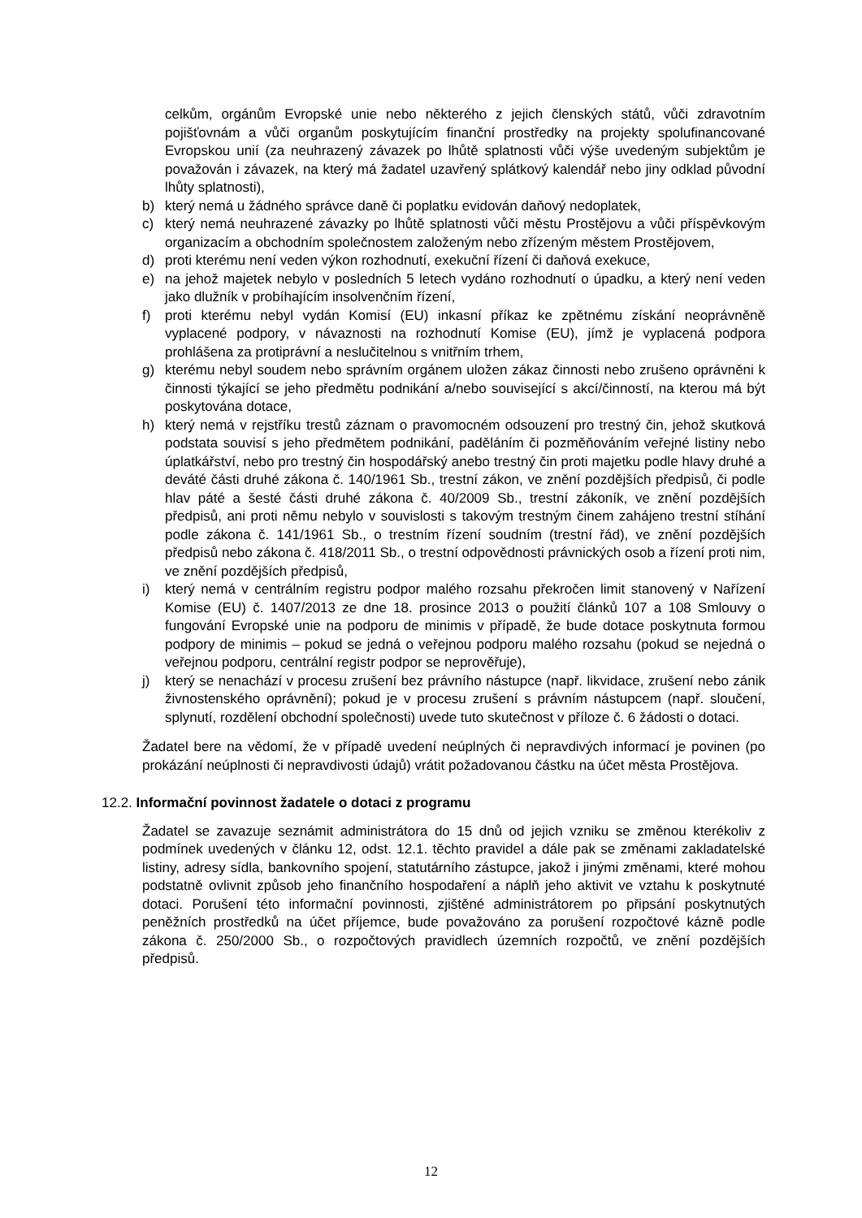celkům, orgánům Evropské unie nebo některého z jejich členských států, vůči zdravotním pojišťovnám a vůči organům poskytujícím finanční prostředky na projekty spolufinancované Evropskou unií (za neuhrazený závazek po lhůtě splatnosti vůči výše uvedeným subjektům je považován i závazek, na který má žadatel uzavřený splátkový kalendář nebo jiny odklad původní lhůty splatnosti),
b) který nemá u žádného správce daně či poplatku evidován daňový nedoplatek,
c) který nemá neuhrazené závazky po lhůtě splatnosti vůči městu Prostějovu a vůči příspěvkovým organizacím a obchodním společnostem založeným nebo zřízeným městem Prostějovem,
d) proti kterému není veden výkon rozhodnutí, exekuční řízení či daňová exekuce,
e) na jehož majetek nebylo v posledních 5 letech vydáno rozhodnutí o úpadku, a který není veden jako dlužník v probíhajícím insolvenčním řízení,
f) proti kterému nebyl vydán Komisí (EU) inkasní příkaz ke zpětnému získání neoprávněně vyplacené podpory, v návaznosti na rozhodnutí Komise (EU), jímž je vyplacená podpora prohlášena za protiprávní a neslučitelnou s vnitřním trhem,
g) kterému nebyl soudem nebo správním orgánem uložen zákaz činnosti nebo zrušeno oprávněni k činnosti týkající se jeho předmětu podnikání a/nebo související s akcí/činností, na kterou má být poskytována dotace,
h) který nemá v rejstříku trestů záznam o pravomocném odsouzení pro trestný čin, jehož skutková podstata souvisí s jeho předmětem podnikání, paděláním či pozměňováním veřejné listiny nebo úplatkářství, nebo pro trestný čin hospodářský anebo trestný čin proti majetku podle hlavy druhé a deváté části druhé zákona č. 140/1961 Sb., trestní zákon, ve znění pozdějších předpisů, či podle hlav páté a šesté části druhé zákona č. 40/2009 Sb., trestní zákoník, ve znění pozdějších předpisů, ani proti němu nebylo v souvislosti s takovým trestným činem zahájeno trestní stíhání podle zákona č. 141/1961 Sb., o trestním řízení soudním (trestní řád), ve znění pozdějších předpisů nebo zákona č. 418/2011 Sb., o trestní odpovědnosti právnických osob a řízení proti nim, ve znění pozdějších předpisů,
i) který nemá v centrálním registru podpor malého rozsahu překročen limit stanovený v Nařízení Komise (EU) č. 1407/2013 ze dne 18. prosince 2013 o použití článků 107 a 108 Smlouvy o fungování Evropské unie na podporu de minimis v případě, že bude dotace poskytnuta formou podpory de minimis – pokud se jedná o veřejnou podporu malého rozsahu (pokud se nejedná o veřejnou podporu, centrální registr podpor se neprověřuje),
j) který se nenachází v procesu zrušení bez právního nástupce (např. likvidace, zrušení nebo zánik živnostenského oprávnění); pokud je v procesu zrušení s právním nástupcem (např. sloučení, splynutí, rozdělení obchodní společnosti) uvede tuto skutečnost v příloze č. 6 žádosti o dotaci.
Žadatel bere na vědomí, že v případě uvedení neúplných či nepravdivých informací je povinen (po prokázání neúplnosti či nepravdivosti údajů) vrátit požadovanou částku na účet města Prostějova.
12.2. Informační povinnost žadatele o dotaci z programu
Žadatel se zavazuje seznámit administrátora do 15 dnů od jejich vzniku se změnou kterékoliv z podmínek uvedených v článku 12, odst. 12.1. těchto pravidel a dále pak se změnami zakladatelské listiny, adresy sídla, bankovního spojení, statutárního zástupce, jakož i jinými změnami, které mohou podstatně ovlivnit způsob jeho finančního hospodaření a náplň jeho aktivit ve vztahu k poskytnuté dotaci. Porušení této informační povinnosti, zjištěné administrátorem po připsání poskytnutých peněžních prostředků na účet příjemce, bude považováno za porušení rozpočtové kázně podle zákona č. 250/2000 Sb., o rozpočtových pravidlech územních rozpočtů, ve znění pozdějších předpisů.
12